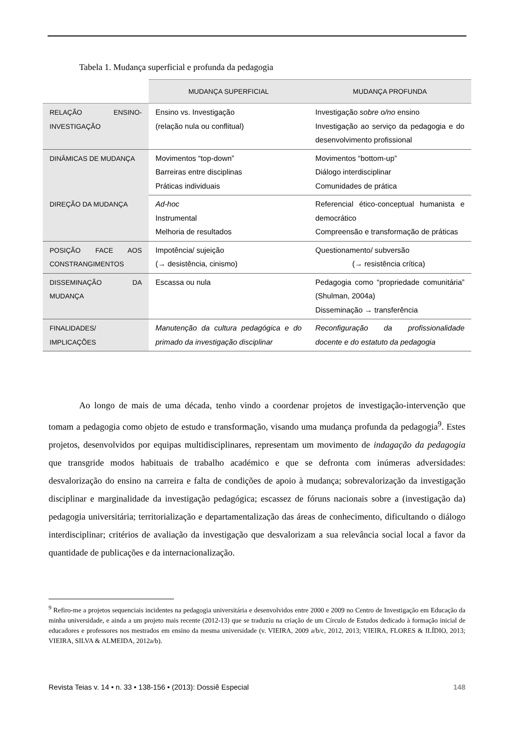Tabela 1. Mudança superficial e profunda da pedagogia
| | MUDANÇA SUPERFICIAL | MUDANÇA PROFUNDA |
| --- | --- | --- |
| RELAÇÃO ENSINO-INVESTIGAÇÃO | Ensino vs. Investigação (relação nula ou conflitual) | Investigação sobre o/no ensino Investigação ao serviço da pedagogia e do desenvolvimento profissional |
| DINÂMICAS DE MUDANÇA | Movimentos “top-down” Barreiras entre disciplinas Práticas individuais | Movimentos “bottom-up” Diálogo interdisciplinar Comunidades de prática |
| DIREÇÃO DA MUDANÇA | Ad-hoc Instrumental Melhoria de resultados | Referencial ético-conceptual humanista e democrático Compreensão e transformação de práticas |
| POSIÇÃO FACE AOS CONSTRANGIMENTOS | Impotência/ sujeição (→ desistência, cinismo) | Questionamento/ subversão (→ resistência crítica) |
| DISSEMINAÇÃO DA MUDANÇA | Escassa ou nula | Pedagogia como “propriedade comunitária” (Shulman, 2004a) Disseminação → transferência |
| FINALIDADES/ IMPLICAÇÕES | Manutenção da cultura pedagógica e do primado da investigação disciplinar | Reconfiguração da profissionalidade docente e do estatuto da pedagogia |
Ao longo de mais de uma década, tenho vindo a coordenar projetos de investigação-intervenção que tomam a pedagogia como objeto de estudo e transformação, visando uma mudança profunda da pedagogia<sup>9</sup>. Estes projetos, desenvolvidos por equipas multidisciplinares, representam um movimento de indagação da pedagogia que transgride modos habituais de trabalho académico e que se defronta com inúmeras adversidades: desvalorização do ensino na carreira e falta de condições de apoio à mudança; sobrevalorização da investigação disciplinar e marginalidade da investigação pedagógica; escassez de fóruns nacionais sobre a (investigação da) pedagogia universitária; territorialização e departamentalização das áreas de conhecimento, dificultando o diálogo interdisciplinar; critérios de avaliação da investigação que desvalorizam a sua relevância social local a favor da quantidade de publicações e da internacionalização.
<sup>9</sup> Refiro-me a projetos sequenciais incidentes na pedagogia universitária e desenvolvidos entre 2000 e 2009 no Centro de Investigação em Educação da minha universidade, e ainda a um projeto mais recente (2012-13) que se traduziu na criação de um Círculo de Estudos dedicado à formação inicial de educadores e professores nos mestrados em ensino da mesma universidade (v. VIEIRA, 2009 a/b/c, 2012, 2013; VIEIRA, FLORES & ILÍDIO, 2013; VIEIRA, SILVA & ALMEIDA, 2012a/b).
Revista Teias v. 14 • n. 33 • 138-156 • (2013): Dossiê Especial 148